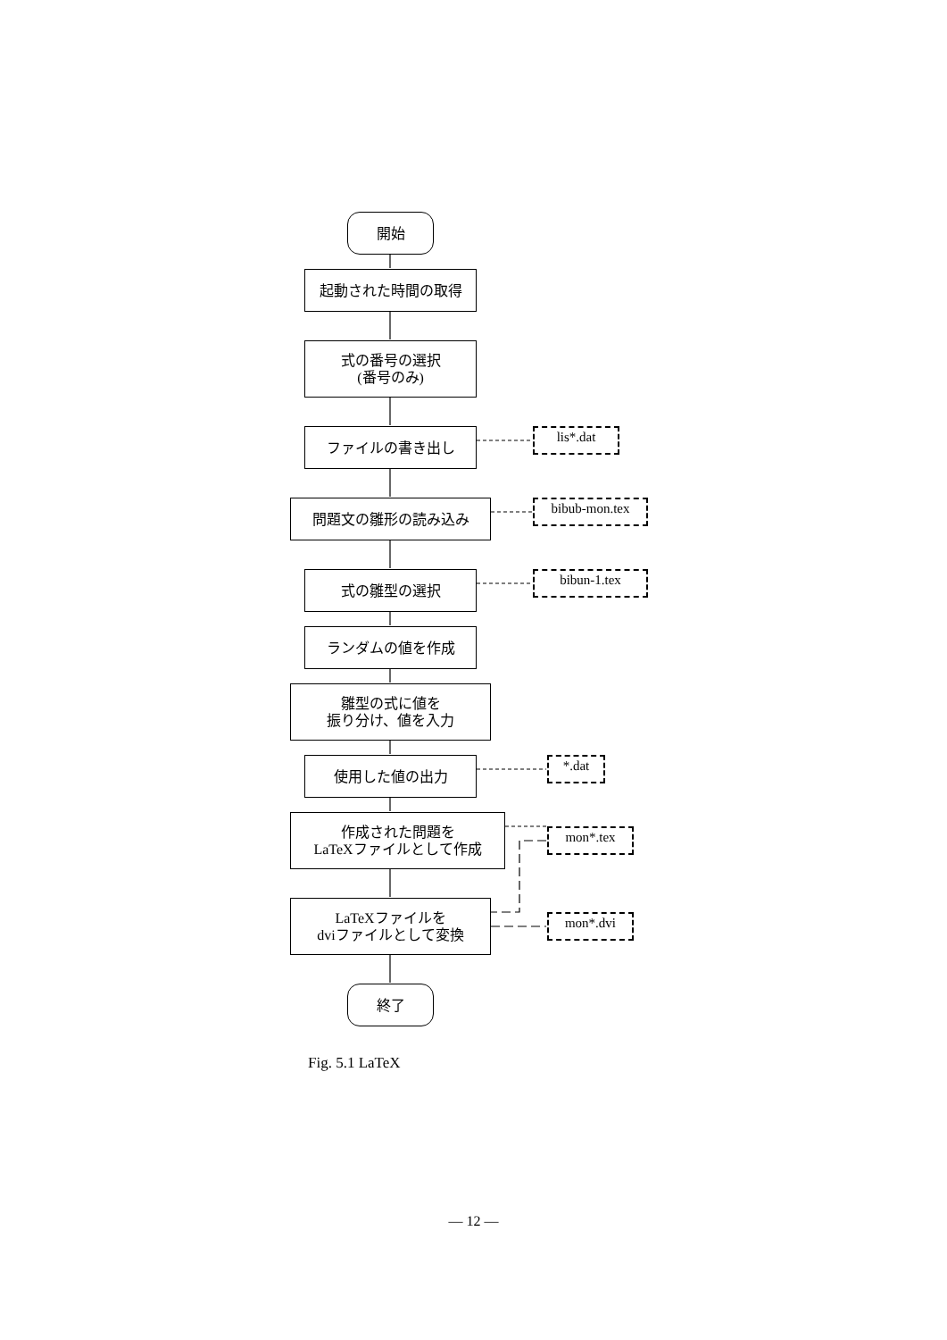開始
起動された時間の取得
式の番号の選択
(番号のみ)
ファイルの書き出し lis*.dat
問題文の雛形の読み込み bibub-mon.tex
式の雛型の選択 bibun-1.tex
ランダムの値を作成
雛型の式に値を
振り分け、値を入力
使用した値の出力 *.dat
作成された問題を
LaTeXファイルとして作成
mon*.tex
LaTeXファイルを
dviファイルとして変換
mon*.dvi
終了
Fig. 5.1 LaTeX
— 12 —